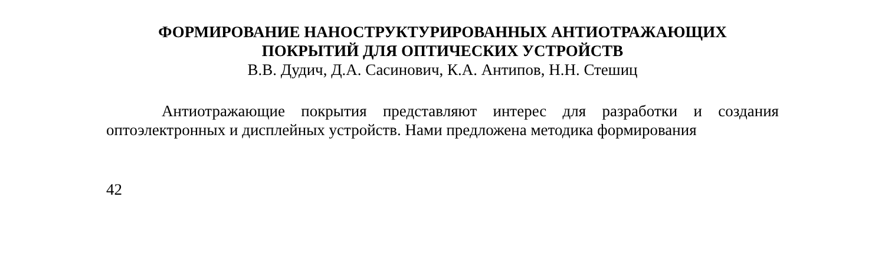ФОРМИРОВАНИЕ НАНОСТРУКТУРИРОВАННЫХ АНТИОТРАЖАЮЩИХ
ПОКРЫТИЙ ДЛЯ ОПТИЧЕСКИХ УСТРОЙСТВ
В.В. Дудич, Д.А. Сасинович, К.А. Антипов, Н.Н. Стешиц
Антиотражающие покрытия представляют интерес для разработки и создания оптоэлектронных и дисплейных устройств. Нами предложена методика формирования
42